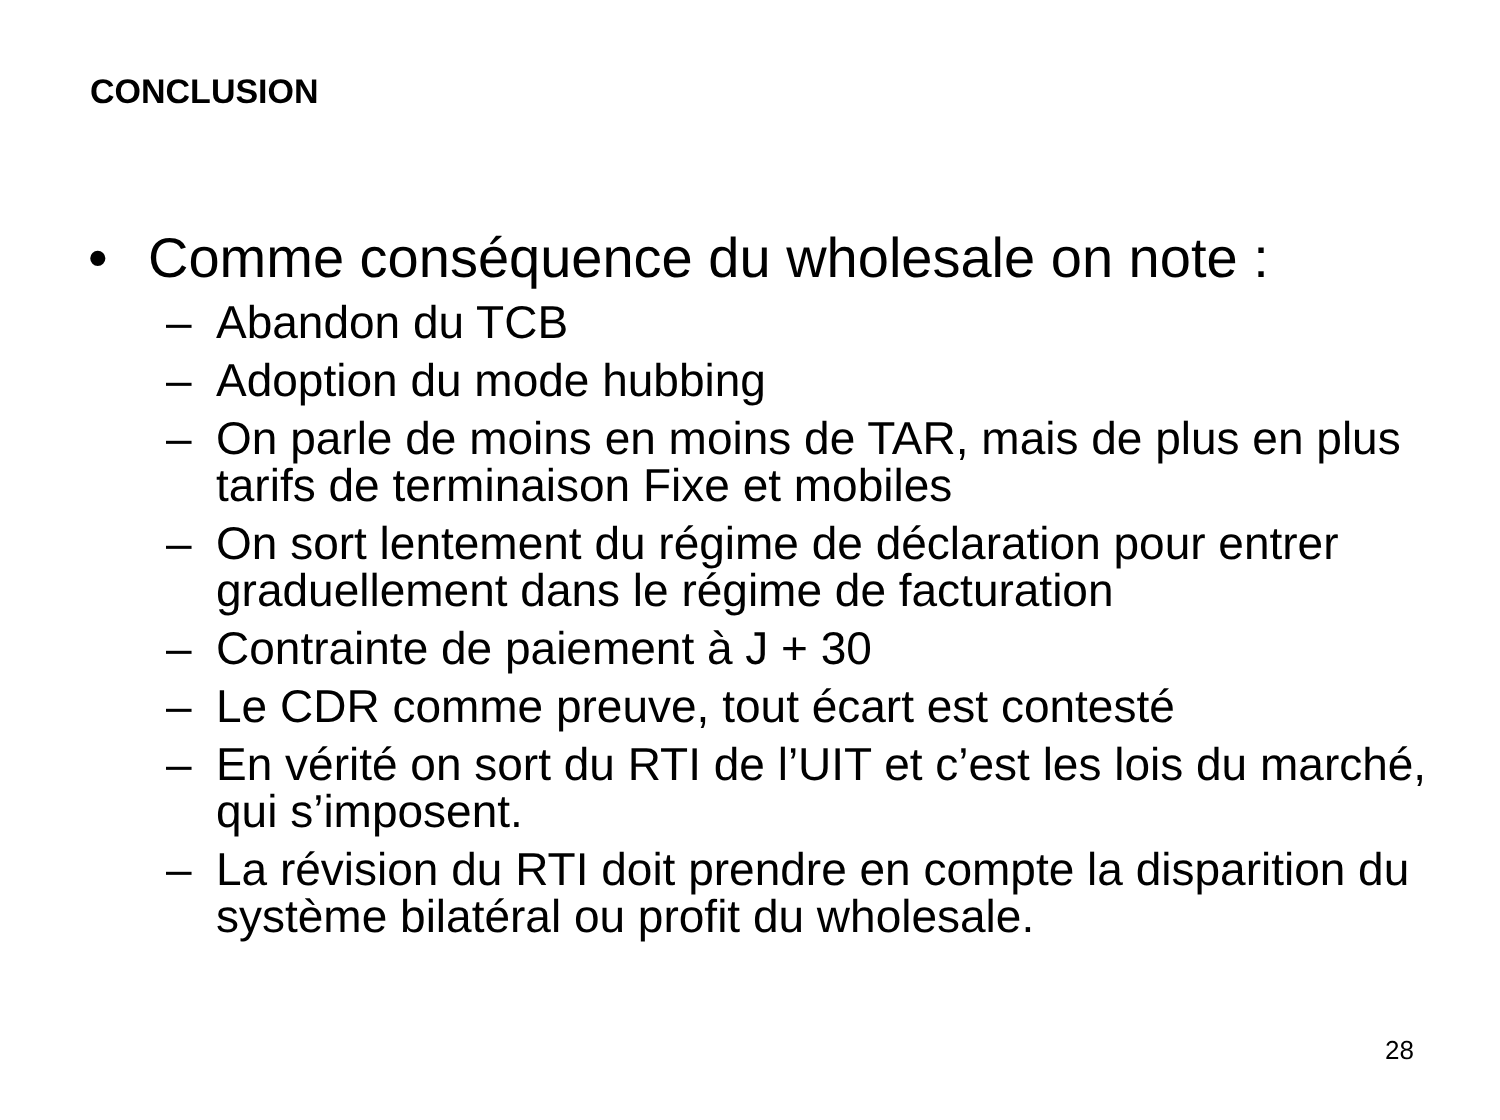CONCLUSION
• Comme conséquence du wholesale on note :
– Abandon du TCB
– Adoption du mode hubbing
– On parle de moins en moins de TAR, mais de plus en plus tarifs de terminaison Fixe et mobiles
– On sort lentement du régime de déclaration pour entrer graduellement dans le régime de facturation
– Contrainte de paiement à J + 30
– Le CDR comme preuve, tout écart est contesté
– En vérité on sort du RTI de l’UIT et c’est les lois du marché, qui s’imposent.
– La révision du RTI doit prendre en compte la disparition du système bilatéral ou profit du wholesale.
28